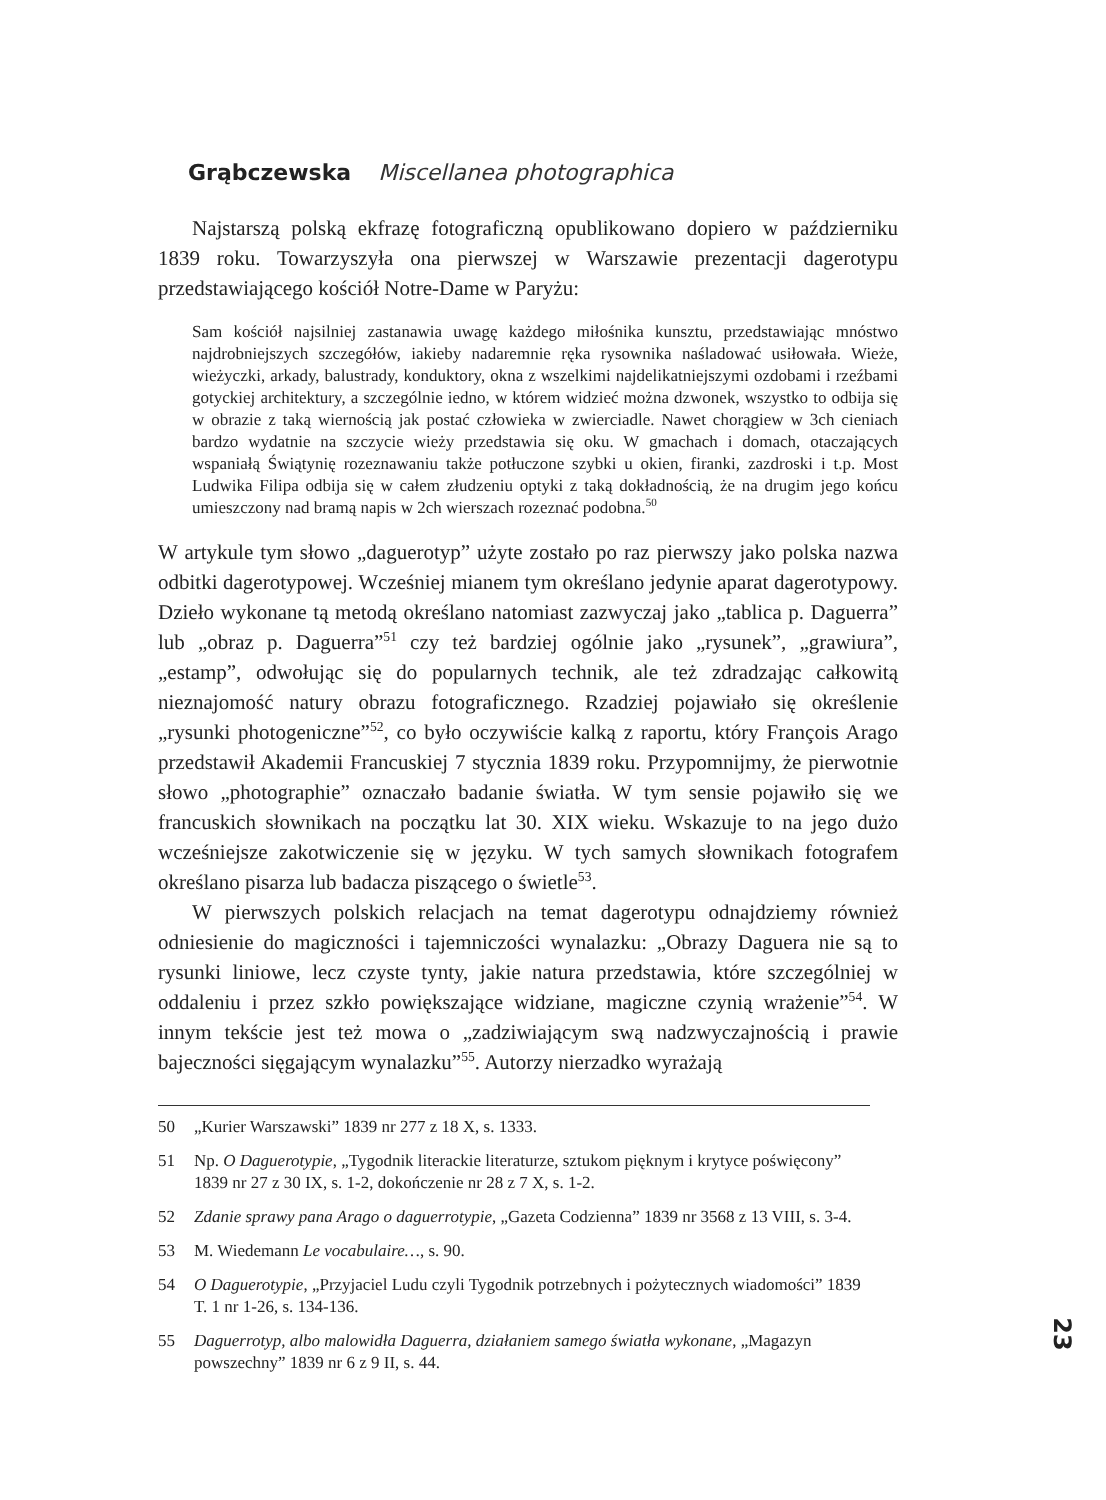Grąbczewska Miscellanea photographica
Najstarszą polską ekfrazę fotograficzną opublikowano dopiero w październiku 1839 roku. Towarzyszyła ona pierwszej w Warszawie prezentacji dagerotypu przedstawiającego kościół Notre-Dame w Paryżu:
Sam kościół najsilniej zastanawia uwagę każdego miłośnika kunsztu, przedstawiając mnóstwo najdrobniejszych szczegółów, iakieby nadaremnie ręka rysownika naśladować usiłowała. Wieże, wieżyczki, arkady, balustrady, konduktory, okna z wszelkimi najdelikatniejszymi ozdobami i rzeźbami gotyckiej architektury, a szczególnie iedno, w którem widzieć można dzwonek, wszystko to odbija się w obrazie z taką wiernością jak postać człowieka w zwierciadle. Nawet chorągiew w 3ch cieniach bardzo wydatnie na szczycie wieży przedstawia się oku. W gmachach i domach, otaczających wspaniałą Świątynię rozeznawaniu także potłuczone szybki u okien, firanki, zazdroski i t.p. Most Ludwika Filipa odbija się w całem złudzeniu optyki z taką dokładnością, że na drugim jego końcu umieszczony nad bramą napis w 2ch wierszach rozeznać podobna.<sup>50</sup>
W artykule tym słowo „daguerotyp” użyte zostało po raz pierwszy jako polska nazwa odbitki dagerotypowej. Wcześniej mianem tym określano jedynie aparat dagerotypowy. Dzieło wykonane tą metodą określano natomiast zazwyczaj jako „tablica p. Daguerra” lub „obraz p. Daguerra”<sup>51</sup> czy też bardziej ogólnie jako „rysunek”, „grawiura”, „estamp”, odwołując się do popularnych technik, ale też zdradzając całkowitą nieznajomość natury obrazu fotograficznego. Rzadziej pojawiało się określenie „rysunki photogeniczne”<sup>52</sup>, co było oczywiście kalką z raportu, który François Arago przedstawił Akademii Francuskiej 7 stycznia 1839 roku. Przypomnijmy, że pierwotnie słowo „photographie” oznaczało badanie światła. W tym sensie pojawiło się we francuskich słownikach na początku lat 30. XIX wieku. Wskazuje to na jego dużo wcześniejsze zakotwiczenie się w języku. W tych samych słownikach fotografem określano pisarza lub badacza piszącego o świetle<sup>53</sup>.
W pierwszych polskich relacjach na temat dagerotypu odnajdziemy również odniesienie do magiczności i tajemniczości wynalazku: „Obrazy Daguera nie są to rysunki liniowe, lecz czyste tynty, jakie natura przedstawia, które szczególniej w oddaleniu i przez szkło powiększające widziane, magiczne czynią wrażenie”<sup>54</sup>. W innym tekście jest też mowa o „zadziwiającym swą nadzwyczajnością i prawie bajeczności sięgającym wynalazku”<sup>55</sup>. Autorzy nierzadko wyrażają
50 „Kurier Warszawski” 1839 nr 277 z 18 X, s. 1333.
51 Np. O Daguerotypie, „Tygodnik literackie literaturze, sztukom pięknym i krytyce poświęcony” 1839 nr 27 z 30 IX, s. 1-2, dokończenie nr 28 z 7 X, s. 1-2.
52 Zdanie sprawy pana Arago o daguerrotypie, „Gazeta Codzienna” 1839 nr 3568 z 13 VIII, s. 3-4.
53 M. Wiedemann Le vocabulaire…, s. 90.
54 O Daguerotypie, „Przyjaciel Ludu czyli Tygodnik potrzebnych i pożytecznych wiadomości” 1839 T. 1 nr 1-26, s. 134-136.
55 Daguerrotyp, albo malowidła Daguerra, działaniem samego światła wykonane, „Magazyn powszechny” 1839 nr 6 z 9 II, s. 44.
23